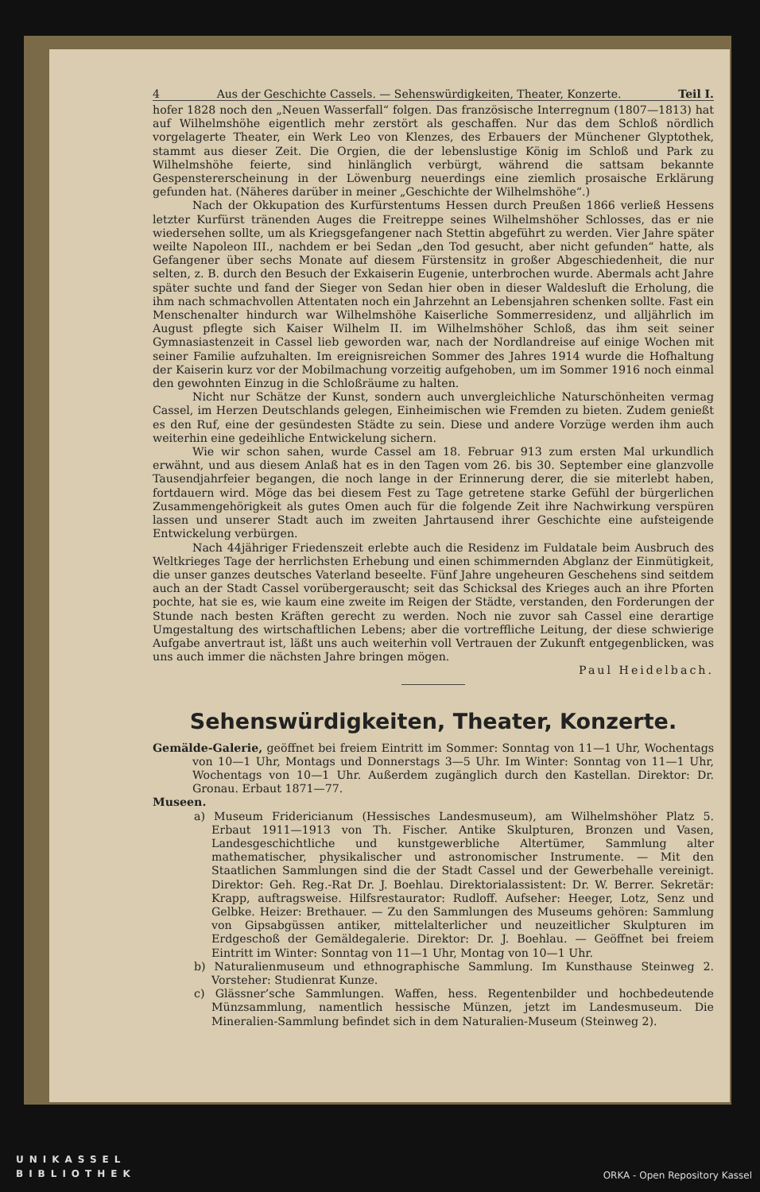4 Aus der Geschichte Cassels. — Sehenswürdigkeiten, Theater, Konzerte. Teil I.
hofer 1828 noch den „Neuen Wasserfall“ folgen. Das französische Interregnum (1807—1813) hat auf Wilhelmshöhe eigentlich mehr zerstört als geschaffen. Nur das dem Schloß nördlich vorgelagerte Theater, ein Werk Leo von Klenzes, des Erbauers der Münchener Glyptothek, stammt aus dieser Zeit. Die Orgien, die der lebenslustige König im Schloß und Park zu Wilhelmshöhe feierte, sind hinlänglich verbürgt, während die sattsam bekannte Gespenstererscheinung in der Löwenburg neuerdings eine ziemlich prosaische Erklärung gefunden hat. (Näheres darüber in meiner „Geschichte der Wilhelmshöhe“.)
Nach der Okkupation des Kurfürstentums Hessen durch Preußen 1866 verließ Hessens letzter Kurfürst tränenden Auges die Freitreppe seines Wilhelmshöher Schlosses, das er nie wiedersehen sollte, um als Kriegsgefangener nach Stettin abgeführt zu werden. Vier Jahre später weilte Napoleon III., nachdem er bei Sedan „den Tod gesucht, aber nicht gefunden“ hatte, als Gefangener über sechs Monate auf diesem Fürstensitz in großer Abgeschiedenheit, die nur selten, z. B. durch den Besuch der Exkaiserin Eugenie, unterbrochen wurde. Abermals acht Jahre später suchte und fand der Sieger von Sedan hier oben in dieser Waldesluft die Erholung, die ihm nach schmachvollen Attentaten noch ein Jahrzehnt an Lebensjahren schenken sollte. Fast ein Menschenalter hindurch war Wilhelmshöhe Kaiserliche Sommerresidenz, und alljährlich im August pflegte sich Kaiser Wilhelm II. im Wilhelmshöher Schloß, das ihm seit seiner Gymnasiastenzeit in Cassel lieb geworden war, nach der Nordlandreise auf einige Wochen mit seiner Familie aufzuhalten. Im ereignisreichen Sommer des Jahres 1914 wurde die Hofhaltung der Kaiserin kurz vor der Mobilmachung vorzeitig aufgehoben, um im Sommer 1916 noch einmal den gewohnten Einzug in die Schloßräume zu halten.
Nicht nur Schätze der Kunst, sondern auch unvergleichliche Naturschönheiten vermag Cassel, im Herzen Deutschlands gelegen, Einheimischen wie Fremden zu bieten. Zudem genießt es den Ruf, eine der gesündesten Städte zu sein. Diese und andere Vorzüge werden ihm auch weiterhin eine gedeihliche Entwickelung sichern.
Wie wir schon sahen, wurde Cassel am 18. Februar 913 zum ersten Mal urkundlich erwähnt, und aus diesem Anlaß hat es in den Tagen vom 26. bis 30. September eine glanzvolle Tausendjahrfeier begangen, die noch lange in der Erinnerung derer, die sie miterlebt haben, fortdauern wird. Möge das bei diesem Fest zu Tage getretene starke Gefühl der bürgerlichen Zusammengehörigkeit als gutes Omen auch für die folgende Zeit ihre Nachwirkung verspüren lassen und unserer Stadt auch im zweiten Jahrtausend ihrer Geschichte eine aufsteigende Entwickelung verbürgen.
Nach 44jähriger Friedenszeit erlebte auch die Residenz im Fuldatale beim Ausbruch des Weltkrieges Tage der herrlichsten Erhebung und einen schimmernden Abglanz der Einmütigkeit, die unser ganzes deutsches Vaterland beseelte. Fünf Jahre ungeheuren Geschehens sind seitdem auch an der Stadt Cassel vorübergerauscht; seit das Schicksal des Krieges auch an ihre Pforten pochte, hat sie es, wie kaum eine zweite im Reigen der Städte, verstanden, den Forderungen der Stunde nach besten Kräften gerecht zu werden. Noch nie zuvor sah Cassel eine derartige Umgestaltung des wirtschaftlichen Lebens; aber die vortreffliche Leitung, der diese schwierige Aufgabe anvertraut ist, läßt uns auch weiterhin voll Vertrauen der Zukunft entgegenblicken, was uns auch immer die nächsten Jahre bringen mögen.
Paul Heidelbach.
Sehenswürdigkeiten, Theater, Konzerte.
Gemälde-Galerie, geöffnet bei freiem Eintritt im Sommer: Sonntag von 11—1 Uhr, Wochentags von 10—1 Uhr, Montags und Donnerstags 3—5 Uhr. Im Winter: Sonntag von 11—1 Uhr, Wochentags von 10—1 Uhr. Außerdem zugänglich durch den Kastellan. Direktor: Dr. Gronau. Erbaut 1871—77.
Museen.
a) Museum Fridericianum (Hessisches Landesmuseum), am Wilhelmshöher Platz 5. Erbaut 1911—1913 von Th. Fischer. Antike Skulpturen, Bronzen und Vasen, Landesgeschichtliche und kunstgewerbliche Altertümer, Sammlung alter mathematischer, physikalischer und astronomischer Instrumente. — Mit den Staatlichen Sammlungen sind die der Stadt Cassel und der Gewerbehalle vereinigt. Direktor: Geh. Reg.-Rat Dr. J. Boehlau. Direktorialassistent: Dr. W. Berrer. Sekretär: Krapp, auftragsweise. Hilfsrestaurator: Rudloff. Aufseher: Heeger, Lotz, Senz und Gelbke. Heizer: Brethauer. — Zu den Sammlungen des Museums gehören: Sammlung von Gipsabgüssen antiker, mittelalterlicher und neuzeitlicher Skulpturen im Erdgeschoß der Gemäldegalerie. Direktor: Dr. J. Boehlau. — Geöffnet bei freiem Eintritt im Winter: Sonntag von 11—1 Uhr, Montag von 10—1 Uhr.
b) Naturalienmuseum und ethnographische Sammlung. Im Kunsthause Steinweg 2. Vorsteher: Studienrat Kunze.
c) Glässner’sche Sammlungen. Waffen, hess. Regentenbilder und hochbedeutende Münzsammlung, namentlich hessische Münzen, jetzt im Landesmuseum. Die Mineralien-Sammlung befindet sich in dem Naturalien-Museum (Steinweg 2).
UNIKASSEL
BIBLIOTHEK ORKA - Open Repository Kassel